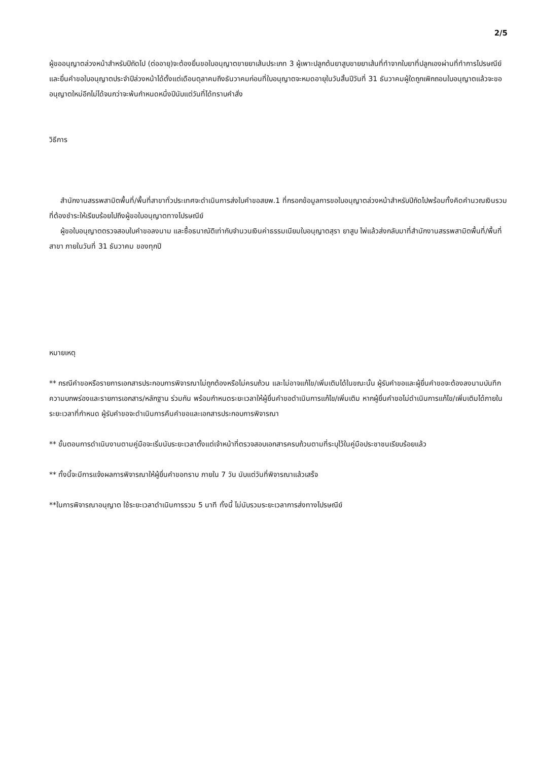2/5
ผู้ขออนุญาตล่วงหน้าสำหรับปีถัดไป (ต่ออายุ)จะต้องยื่นขอใบอนุญาตขายยาเส้นประเภท 3 ผู้เพาะปลูกต้นยาสูบขายยาเส้นที่ทำจากใบยาที่ปลูกเองผ่านที่ทำการไปรษณีย์และยื่นคำขอใบอนุญาตประจำปีล่วงหน้าได้ตั้งแต่เดือนตุลาคมถึงธันวาคมก่อนที่ใบอนุญาตจะหมดอายุในวันสิ้นปีวันที่ 31 ธันวาคมผู้ใดถูกเพิกถอนใบอนุญาตแล้วจะขออนุญาตใหม่อีกไม่ได้จนกว่าจะพ้นกำหนดหนึ่งปีนับแต่วันที่ได้ทราบคำสั่ง
วิธีการ
สำนักงานสรรพสามิตพื้นที่/พื้นที่สาขาทั่วประเทศจะดำเนินการส่งใบคำขอสยพ.1 ที่กรอกข้อมูลการขอใบอนุญาตล่วงหน้าสำหรับปีถัดไปพร้อมทั้งคิดคำนวณเงินรวมที่ต้องชำระให้เรียบร้อยไปถึงผู้ขอใบอนุญาตทางไปรษณีย์
ผู้ขอใบอนุญาตตรวจสอบใบคำขอลงนาม และซื้อธนาณัติเท่ากับจำนวนเงินค่าธรรมเนียมใบอนุญาตสุรา ยาสูบ ไพ่แล้วส่งกลับมาที่สำนักงานสรรพสามิตพื้นที่/พื้นที่สาขา ภายในวันที่ 31 ธันวาคม ของทุกปี
หมายเหตุ
** กรณีคำขอหรือรายการเอกสารประกอบการพิจารณาไม่ถูกต้องหรือไม่ครบถ้วน และไม่อาจแก้ไข/เพิ่มเติมได้ในขณะนั้น ผู้รับคำขอและผู้ยื่นคำขอจะต้องลงนามบันทึกความบกพร่องและรายการเอกสาร/หลักฐาน ร่วมกัน พร้อมกำหนดระยะเวลาให้ผู้ยื่นคำขอดำเนินการแก้ไข/เพิ่มเติม หากผู้ยื่นคำขอไม่ดำเนินการแก้ไข/เพิ่มเติมได้ภายในระยะเวลาที่กำหนด ผู้รับคำขอจะดำเนินการคืนคำขอและเอกสารประกอบการพิจารณา
** ขั้นตอนการดำเนินงานตามคู่มือจะเริ่มนับระยะเวลาตั้งแต่เจ้าหน้าที่ตรวจสอบเอกสารครบถ้วนตามที่ระบุไว้ในคู่มือประชาชนเรียบร้อยแล้ว
** ทั้งนี้จะมีการแจ้งผลการพิจารณาให้ผู้ยื่นคำขอทราบ ภายใน 7 วัน นับแต่วันที่พิจารณาแล้วเสร็จ
**ในการพิจารณาอนุญาต ใช้ระยะเวลาดำเนินการรวม 5 นาที ทั้งนี้ ไม่นับรวมระยะเวลาการส่งทางไปรษณีย์